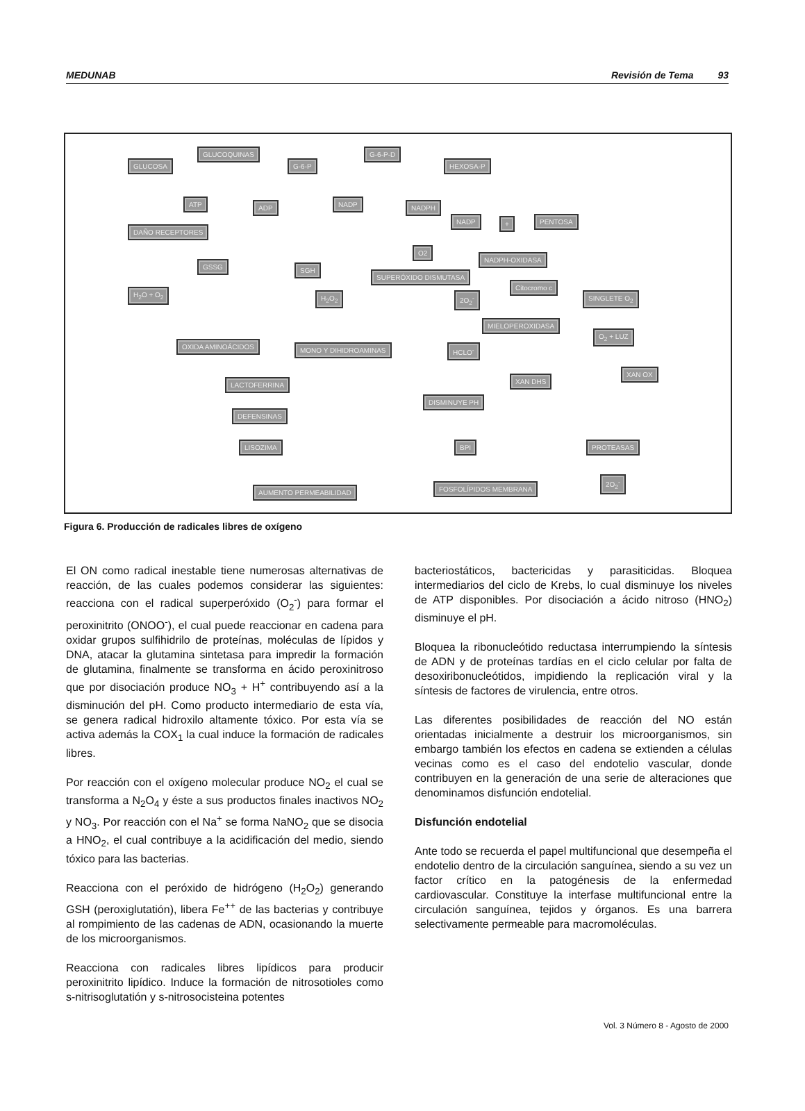MEDUNAB Revisión de Tema 93
GLUCOSA
GLUCOQUINAS
G-6-P
G-6-P-D
HEXOSA-P
ATP ADP NADP NADPH
NADP + PENTOSA
DAÑO RECEPTORES
O2
NADPH-OXIDASA
GSSG SGH
SUPERÓXIDO DISMUTASA
H<sub>2</sub>O + O<sub>2</sub> H<sub>2</sub>O<sub>2</sub> 2O<sub>2</sub><sup>-</sup>
Citocromo c
SINGLETE O<sub>2</sub>
MIELOPEROXIDASA
O<sub>2</sub> + LUZ
OXIDA AMINOÁCIDOS MONO Y DIHIDROAMINAS HCLO<sup>-</sup>
XAN DHS
XAN OX
LACTOFERRINA
DISMINUYE PH
DEFENSINAS
LISOZIMA BPI PROTEASAS
2O<sub>2</sub><sup>-</sup>
AUMENTO PERMEABILIDAD FOSFOLÍPIDOS MEMBRANA
Figura 6. Producción de radicales libres de oxígeno
El ON como radical inestable tiene numerosas alternativas de reacción, de las cuales podemos considerar las siguientes: reacciona con el radical superperóxido (O<sub>2</sub><sup>-</sup>) para formar el peroxinitrito (ONOO<sup>-</sup>), el cual puede reaccionar en cadena para oxidar grupos sulfihidrilo de proteínas, moléculas de lípidos y DNA, atacar la glutamina sintetasa para impredir la formación de glutamina, finalmente se transforma en ácido peroxinitroso que por disociación produce NO<sub>3</sub> + H<sup>+</sup> contribuyendo así a la disminución del pH. Como producto intermediario de esta vía, se genera radical hidroxilo altamente tóxico. Por esta vía se activa además la COX<sub>1</sub> la cual induce la formación de radicales libres.
Por reacción con el oxígeno molecular produce NO<sub>2</sub> el cual se transforma a N<sub>2</sub>O<sub>4</sub> y éste a sus productos finales inactivos NO<sub>2</sub> y NO<sub>3</sub>. Por reacción con el Na<sup>+</sup> se forma NaNO<sub>2</sub> que se disocia a HNO<sub>2</sub>, el cual contribuye a la acidificación del medio, siendo tóxico para las bacterias.
Reacciona con el peróxido de hidrógeno (H<sub>2</sub>O<sub>2</sub>) generando GSH (peroxiglutatión), libera Fe<sup>++</sup> de las bacterias y contribuye al rompimiento de las cadenas de ADN, ocasionando la muerte de los microorganismos.
Reacciona con radicales libres lipídicos para producir peroxinitrito lipídico. Induce la formación de nitrosotioles como s-nitrisoglutatión y s-nitrosocisteina potentes
bacteriostáticos, bactericidas y parasiticidas. Bloquea intermediarios del ciclo de Krebs, lo cual disminuye los niveles de ATP disponibles. Por disociación a ácido nitroso (HNO<sub>2</sub>) disminuye el pH.
Bloquea la ribonucleótido reductasa interrumpiendo la síntesis de ADN y de proteínas tardías en el ciclo celular por falta de desoxiribonucleótidos, impidiendo la replicación viral y la síntesis de factores de virulencia, entre otros.
Las diferentes posibilidades de reacción del NO están orientadas inicialmente a destruir los microorganismos, sin embargo también los efectos en cadena se extienden a células vecinas como es el caso del endotelio vascular, donde contribuyen en la generación de una serie de alteraciones que denominamos disfunción endotelial.
Disfunción endotelial
Ante todo se recuerda el papel multifuncional que desempeña el endotelio dentro de la circulación sanguínea, siendo a su vez un factor crítico en la patogénesis de la enfermedad cardiovascular. Constituye la interfase multifuncional entre la circulación sanguínea, tejidos y órganos. Es una barrera selectivamente permeable para macromoléculas.
Vol. 3 Número 8 - Agosto de 2000